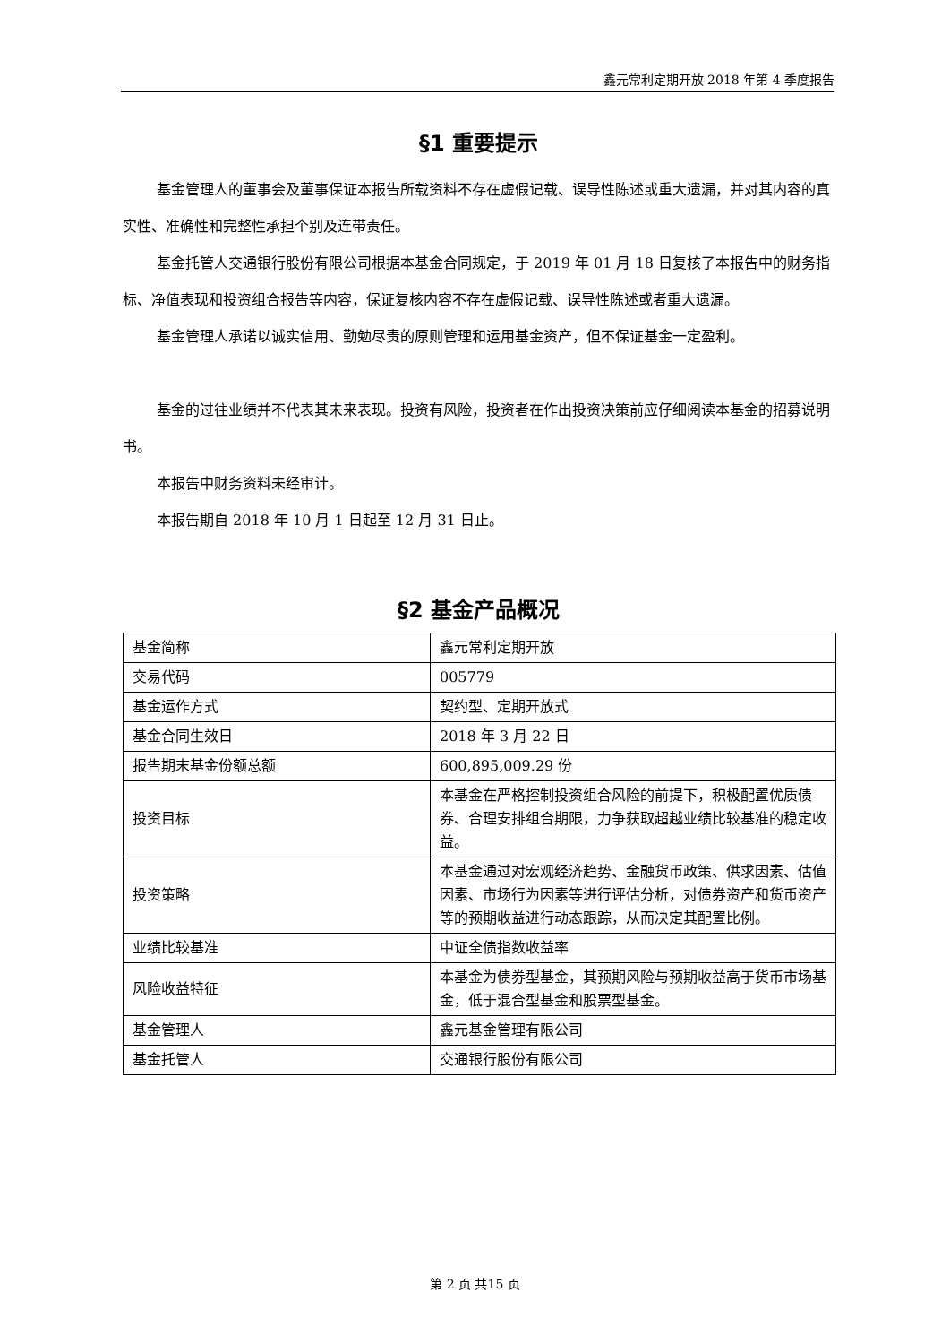鑫元常利定期开放 2018 年第 4 季度报告
§1 重要提示
基金管理人的董事会及董事保证本报告所载资料不存在虚假记载、误导性陈述或重大遗漏，并对其内容的真实性、准确性和完整性承担个别及连带责任。
基金托管人交通银行股份有限公司根据本基金合同规定，于 2019 年 01 月 18 日复核了本报告中的财务指标、净值表现和投资组合报告等内容，保证复核内容不存在虚假记载、误导性陈述或者重大遗漏。
基金管理人承诺以诚实信用、勤勉尽责的原则管理和运用基金资产，但不保证基金一定盈利。
基金的过往业绩并不代表其未来表现。投资有风险，投资者在作出投资决策前应仔细阅读本基金的招募说明书。
本报告中财务资料未经审计。
本报告期自 2018 年 10 月 1 日起至 12 月 31 日止。
§2 基金产品概况
| 基金简称 | 鑫元常利定期开放 |
| 交易代码 | 005779 |
| 基金运作方式 | 契约型、定期开放式 |
| 基金合同生效日 | 2018 年 3 月 22 日 |
| 报告期末基金份额总额 | 600,895,009.29 份 |
| 投资目标 | 本基金在严格控制投资组合风险的前提下，积极配置优质债券、合理安排组合期限，力争获取超越业绩比较基准的稳定收益。 |
| 投资策略 | 本基金通过对宏观经济趋势、金融货币政策、供求因素、估值因素、市场行为因素等进行评估分析，对债券资产和货币资产等的预期收益进行动态跟踪，从而决定其配置比例。 |
| 业绩比较基准 | 中证全债指数收益率 |
| 风险收益特征 | 本基金为债券型基金，其预期风险与预期收益高于货币市场基金，低于混合型基金和股票型基金。 |
| 基金管理人 | 鑫元基金管理有限公司 |
| 基金托管人 | 交通银行股份有限公司 |
第 2 页 共15 页